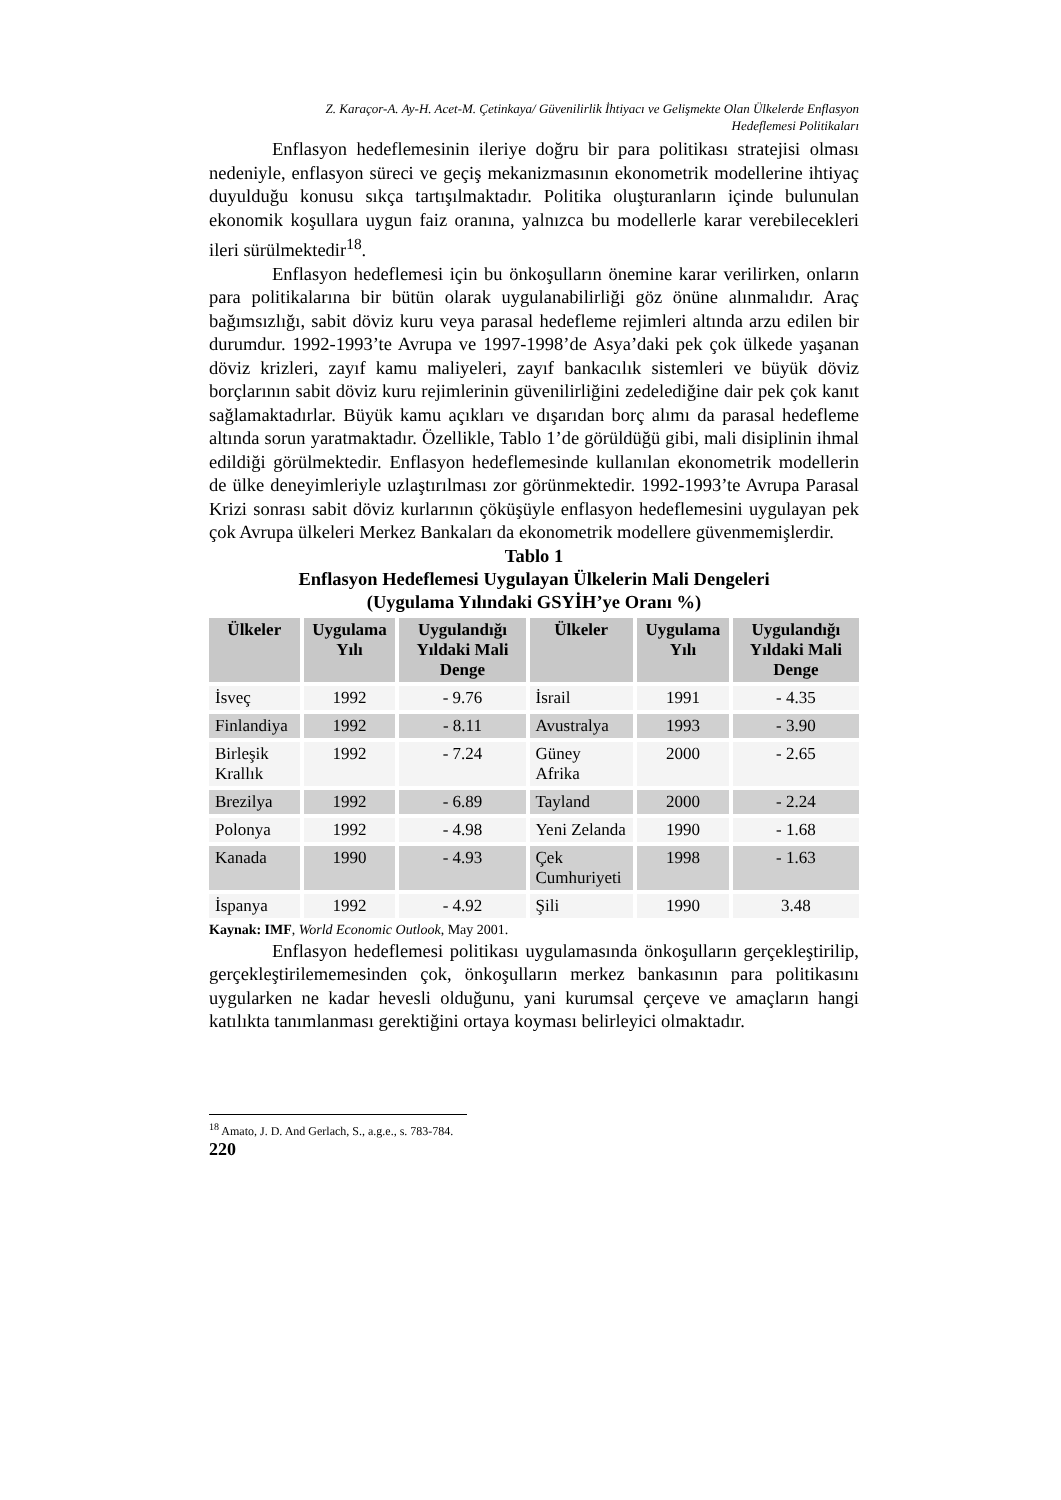Z. Karaçor-A. Ay-H. Acet-M. Çetinkaya/ Güvenilirlik İhtiyacı ve Gelişmekte Olan Ülkelerde Enflasyon
Hedeflemesi Politikaları
Enflasyon hedeflemesinin ileriye doğru bir para politikası stratejisi olması nedeniyle, enflasyon süreci ve geçiş mekanizmasının ekonometrik modellerine ihtiyaç duyulduğu konusu sıkça tartışılmaktadır. Politika oluşturanların içinde bulunulan ekonomik koşullara uygun faiz oranına, yalnızca bu modellerle karar verebilecekleri ileri sürülmektedir<sup>18</sup>.
Enflasyon hedeflemesi için bu önkoşulların önemine karar verilirken, onların para politikalarına bir bütün olarak uygulanabilirliği göz önüne alınmalıdır. Araç bağımsızlığı, sabit döviz kuru veya parasal hedefleme rejimleri altında arzu edilen bir durumdur. 1992-1993’te Avrupa ve 1997-1998’de Asya’daki pek çok ülkede yaşanan döviz krizleri, zayıf kamu maliyeleri, zayıf bankacılık sistemleri ve büyük döviz borçlarının sabit döviz kuru rejimlerinin güvenilirliğini zedelediğine dair pek çok kanıt sağlamaktadırlar. Büyük kamu açıkları ve dışarıdan borç alımı da parasal hedefleme altında sorun yaratmaktadır. Özellikle, Tablo 1’de görüldüğü gibi, mali disiplinin ihmal edildiği görülmektedir. Enflasyon hedeflemesinde kullanılan ekonometrik modellerin de ülke deneyimleriyle uzlaştırılması zor görünmektedir. 1992-1993’te Avrupa Parasal Krizi sonrası sabit döviz kurlarının çöküşüyle enflasyon hedeflemesini uygulayan pek çok Avrupa ülkeleri Merkez Bankaları da ekonometrik modellere güvenmemişlerdir.
Tablo 1
Enflasyon Hedeflemesi Uygulayan Ülkelerin Mali Dengeleri
(Uygulama Yılındaki GSYİH’ye Oranı %)
| Ülkeler | Uygulama Yılı | Uygulandığı Yıldaki Mali Denge | Ülkeler | Uygulama Yılı | Uygulandığı Yıldaki Mali Denge |
| --- | --- | --- | --- | --- | --- |
| İsveç | 1992 | - 9.76 | İsrail | 1991 | - 4.35 |
| Finlandiya | 1992 | - 8.11 | Avustralya | 1993 | - 3.90 |
| Birleşik Krallık | 1992 | - 7.24 | Güney Afrika | 2000 | - 2.65 |
| Brezilya | 1992 | - 6.89 | Tayland | 2000 | - 2.24 |
| Polonya | 1992 | - 4.98 | Yeni Zelanda | 1990 | - 1.68 |
| Kanada | 1990 | - 4.93 | Çek Cumhuriyeti | 1998 | - 1.63 |
| İspanya | 1992 | - 4.92 | Şili | 1990 | 3.48 |
Kaynak: IMF, World Economic Outlook, May 2001.
Enflasyon hedeflemesi politikası uygulamasında önkoşulların gerçekleştirilip, gerçekleştirilememesinden çok, önkoşulların merkez bankasının para politikasını uygularken ne kadar hevesli olduğunu, yani kurumsal çerçeve ve amaçların hangi katılıkta tanımlanması gerektiğini ortaya koyması belirleyici olmaktadır.
<sup>18</sup> Amato, J. D. And Gerlach, S., a.g.e., s. 783-784.
220